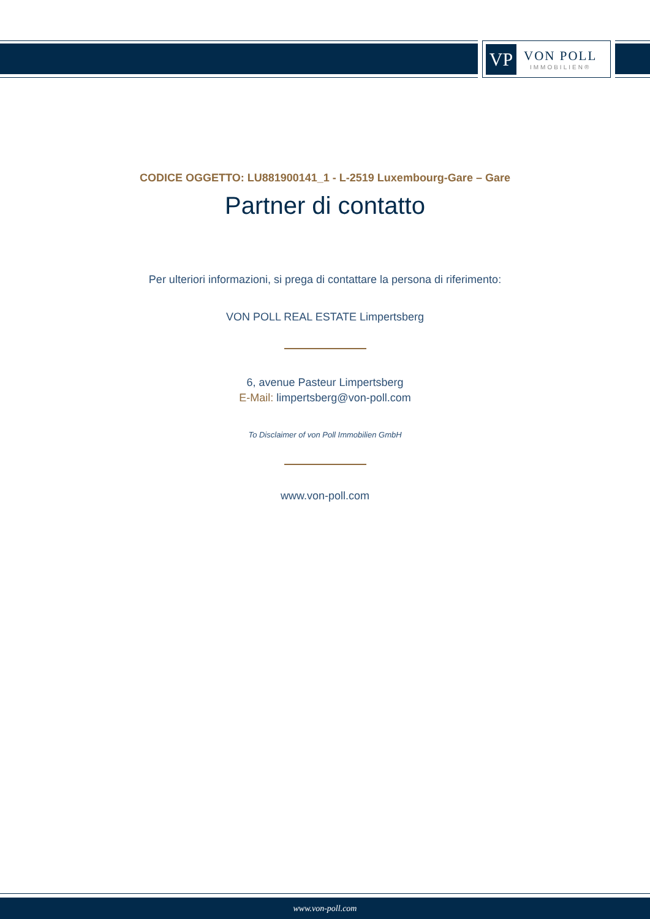VP
VON POLL
IMMOBILIEN®
CODICE OGGETTO: LU881900141_1 - L-2519 Luxembourg-Gare – Gare
Partner di contatto
Per ulteriori informazioni, si prega di contattare la persona di riferimento:
VON POLL REAL ESTATE Limpertsberg
6, avenue Pasteur Limpertsberg
E-Mail: limpertsberg@von-poll.com
To Disclaimer of von Poll Immobilien GmbH
www.von-poll.com
www.von-poll.com